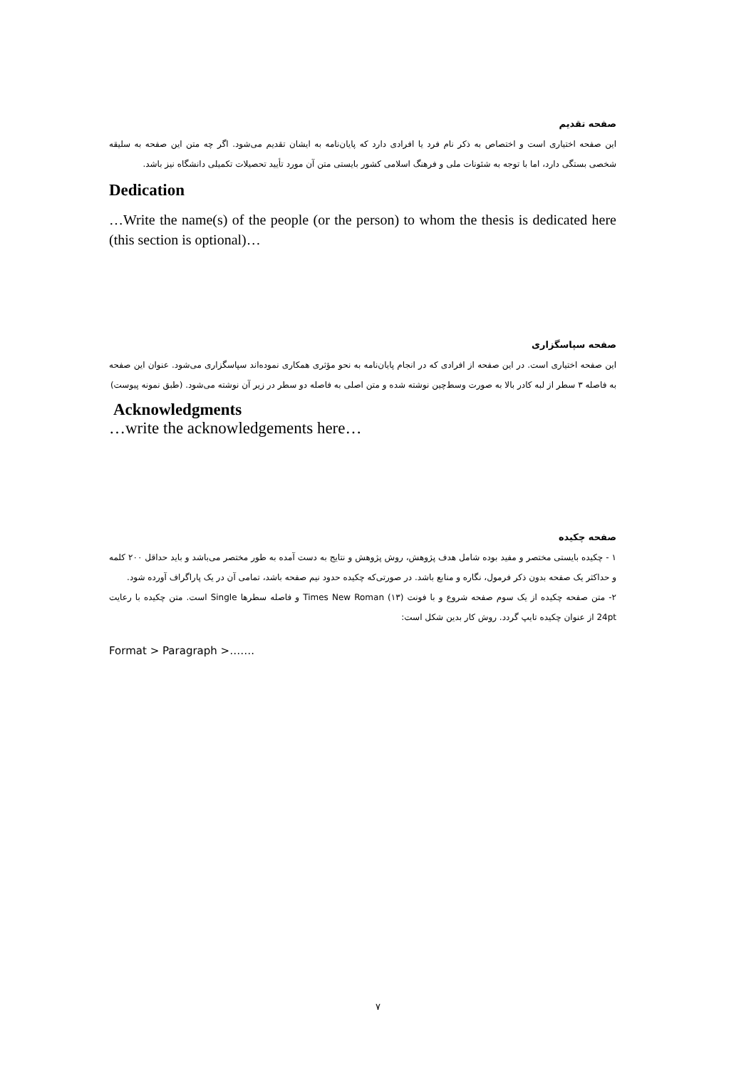صفحه تقدیم
این صفحه اختیاری است و اختصاص به ذکر نام فرد یا افرادی دارد که پایان‌نامه به ایشان تقدیم می‌شود. اگر چه متن این صفحه به سلیقه شخصی بستگی دارد، اما با توجه به شئونات ملی و فرهنگ اسلامی کشور بایستی متن آن مورد تأیید تحصیلات تکمیلی دانشگاه نیز باشد.
Dedication
…Write the name(s) of the people (or the person) to whom the thesis is dedicated here (this section is optional)…
صفحه سپاسگزاری
این صفحه اختیاری است. در این صفحه از افرادی که در انجام پایان‌نامه به نحو مؤثری همکاری نموده‌اند سپاسگزاری می‌شود. عنوان این صفحه به فاصله ۳ سطر از لبه کادر بالا به صورت وسط‌چین نوشته شده و متن اصلی به فاصله دو سطر در زیر آن نوشته می‌شود. (طبق نمونه پیوست)
Acknowledgments
…write the acknowledgements here…
صفحه چکیده
۱ - چکیده بایستی مختصر و مفید بوده شامل هدف پژوهش، روش پژوهش و نتایج به دست آمده به طور مختصر می‌باشد و باید حداقل ۲۰۰ کلمه و حداکثر یک صفحه بدون ذکر فرمول، نگاره و منابع باشد. در صورتی‌که چکیده حدود نیم صفحه باشد، تمامی آن در یک پاراگراف آورده شود.
۲- متن صفحه چکیده از یک سوم صفحه شروع و با فونت Times New Roman (۱۳) و فاصله سطرها Single است. متن چکیده با رعایت 24pt از عنوان چکیده تایپ گردد. روش کار بدین شکل است:
Format > Paragraph >…….
۷